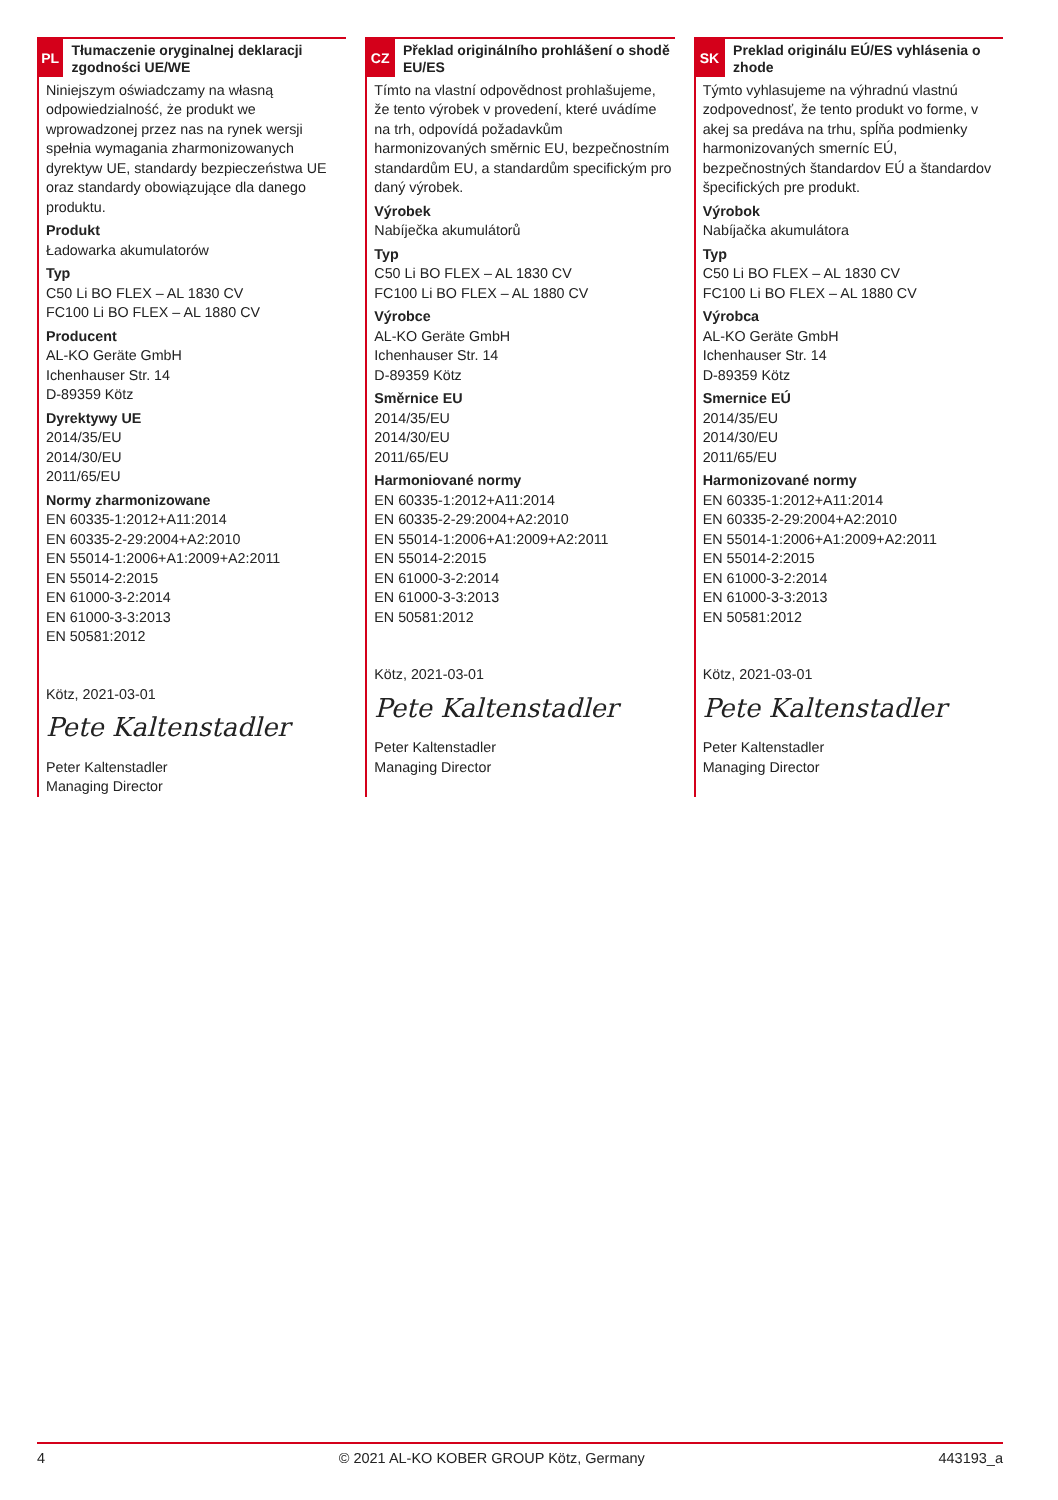PL
Tłumaczenie oryginalnej deklaracji zgodności UE/WE
Niniejszym oświadczamy na własną odpowiedzialność, że produkt we wprowadzonej przez nas na rynek wersji spełnia wymagania zharmonizowanych dyrektyw UE, standardy bezpieczeństwa UE oraz standardy obowiązujące dla danego produktu.
Produkt
Ładowarka akumulatorów
Typ
C50 Li BO FLEX – AL 1830 CV
FC100 Li BO FLEX – AL 1880 CV
Producent
AL-KO Geräte GmbH
Ichenhauser Str. 14
D-89359 Kötz
Dyrektywy UE
2014/35/EU
2014/30/EU
2011/65/EU
Normy zharmonizowane
EN 60335-1:2012+A11:2014
EN 60335-2-29:2004+A2:2010
EN 55014-1:2006+A1:2009+A2:2011
EN 55014-2:2015
EN 61000-3-2:2014
EN 61000-3-3:2013
EN 50581:2012
Kötz, 2021-03-01
Pete Kaltenstadler
Peter Kaltenstadler
Managing Director
CZ
Překlad originálního prohlášení o shodě EU/ES
Tímto na vlastní odpovědnost prohlašujeme, že tento výrobek v provedení, které uvádíme na trh, odpovídá požadavkům harmonizovaných směrnic EU, bezpečnostním standardům EU, a standardům specifickým pro daný výrobek.
Výrobek
Nabíječka akumulátorů
Typ
C50 Li BO FLEX – AL 1830 CV
FC100 Li BO FLEX – AL 1880 CV
Výrobce
AL-KO Geräte GmbH
Ichenhauser Str. 14
D-89359 Kötz
Směrnice EU
2014/35/EU
2014/30/EU
2011/65/EU
Harmoniované normy
EN 60335-1:2012+A11:2014
EN 60335-2-29:2004+A2:2010
EN 55014-1:2006+A1:2009+A2:2011
EN 55014-2:2015
EN 61000-3-2:2014
EN 61000-3-3:2013
EN 50581:2012
Kötz, 2021-03-01
Pete Kaltenstadler
Peter Kaltenstadler
Managing Director
SK
Preklad originálu EÚ/ES vyhlásenia o zhode
Týmto vyhlasujeme na výhradnú vlastnú zodpovednosť, že tento produkt vo forme, v akej sa predáva na trhu, spĺňa podmienky harmonizovaných smerníc EÚ, bezpečnostných štandardov EÚ a štandardov špecifických pre produkt.
Výrobok
Nabíjačka akumulátora
Typ
C50 Li BO FLEX – AL 1830 CV
FC100 Li BO FLEX – AL 1880 CV
Výrobca
AL-KO Geräte GmbH
Ichenhauser Str. 14
D-89359 Kötz
Smernice EÚ
2014/35/EU
2014/30/EU
2011/65/EU
Harmonizované normy
EN 60335-1:2012+A11:2014
EN 60335-2-29:2004+A2:2010
EN 55014-1:2006+A1:2009+A2:2011
EN 55014-2:2015
EN 61000-3-2:2014
EN 61000-3-3:2013
EN 50581:2012
Kötz, 2021-03-01
Pete Kaltenstadler
Peter Kaltenstadler
Managing Director
4 © 2021 AL-KO KOBER GROUP Kötz, Germany 443193_a